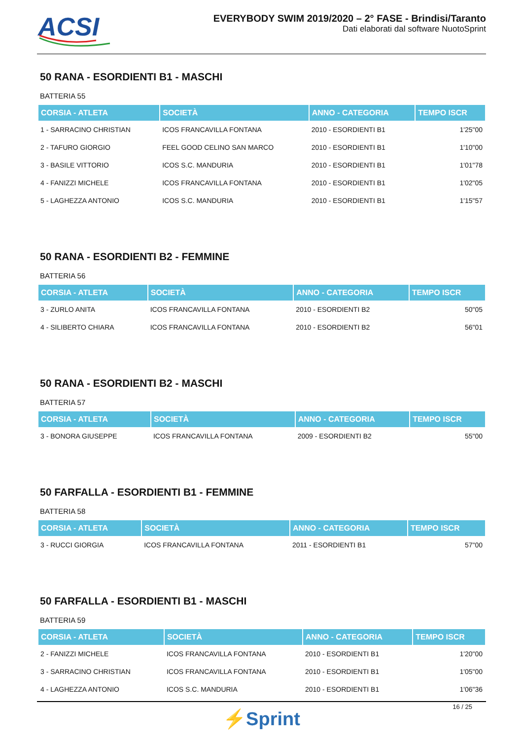ACSI
EVERYBODY SWIM 2019/2020 – 2° FASE - Brindisi/Taranto
Dati elaborati dal software NuotoSprint
50 RANA - ESORDIENTI B1 - MASCHI
BATTERIA 55
| CORSIA - ATLETA | SOCIETÀ | ANNO - CATEGORIA | TEMPO ISCR |
| --- | --- | --- | --- |
| 1 - SARRACINO CHRISTIAN | ICOS FRANCAVILLA FONTANA | 2010 - ESORDIENTI B1 | 1'25"00 |
| 2 - TAFURO GIORGIO | FEEL GOOD CELINO SAN MARCO | 2010 - ESORDIENTI B1 | 1'10"00 |
| 3 - BASILE VITTORIO | ICOS S.C. MANDURIA | 2010 - ESORDIENTI B1 | 1'01"78 |
| 4 - FANIZZI MICHELE | ICOS FRANCAVILLA FONTANA | 2010 - ESORDIENTI B1 | 1'02"05 |
| 5 - LAGHEZZA ANTONIO | ICOS S.C. MANDURIA | 2010 - ESORDIENTI B1 | 1'15"57 |
50 RANA - ESORDIENTI B2 - FEMMINE
BATTERIA 56
| CORSIA - ATLETA | SOCIETÀ | ANNO - CATEGORIA | TEMPO ISCR |
| --- | --- | --- | --- |
| 3 - ZURLO ANITA | ICOS FRANCAVILLA FONTANA | 2010 - ESORDIENTI B2 | 50"05 |
| 4 - SILIBERTO CHIARA | ICOS FRANCAVILLA FONTANA | 2010 - ESORDIENTI B2 | 56"01 |
50 RANA - ESORDIENTI B2 - MASCHI
BATTERIA 57
| CORSIA - ATLETA | SOCIETÀ | ANNO - CATEGORIA | TEMPO ISCR |
| --- | --- | --- | --- |
| 3 - BONORA GIUSEPPE | ICOS FRANCAVILLA FONTANA | 2009 - ESORDIENTI B2 | 55"00 |
50 FARFALLA - ESORDIENTI B1 - FEMMINE
BATTERIA 58
| CORSIA - ATLETA | SOCIETÀ | ANNO - CATEGORIA | TEMPO ISCR |
| --- | --- | --- | --- |
| 3 - RUCCI GIORGIA | ICOS FRANCAVILLA FONTANA | 2011 - ESORDIENTI B1 | 57"00 |
50 FARFALLA - ESORDIENTI B1 - MASCHI
BATTERIA 59
| CORSIA - ATLETA | SOCIETÀ | ANNO - CATEGORIA | TEMPO ISCR |
| --- | --- | --- | --- |
| 2 - FANIZZI MICHELE | ICOS FRANCAVILLA FONTANA | 2010 - ESORDIENTI B1 | 1'20"00 |
| 3 - SARRACINO CHRISTIAN | ICOS FRANCAVILLA FONTANA | 2010 - ESORDIENTI B1 | 1'05"00 |
| 4 - LAGHEZZA ANTONIO | ICOS S.C. MANDURIA | 2010 - ESORDIENTI B1 | 1'06"36 |
16 / 25
⚡Sprint